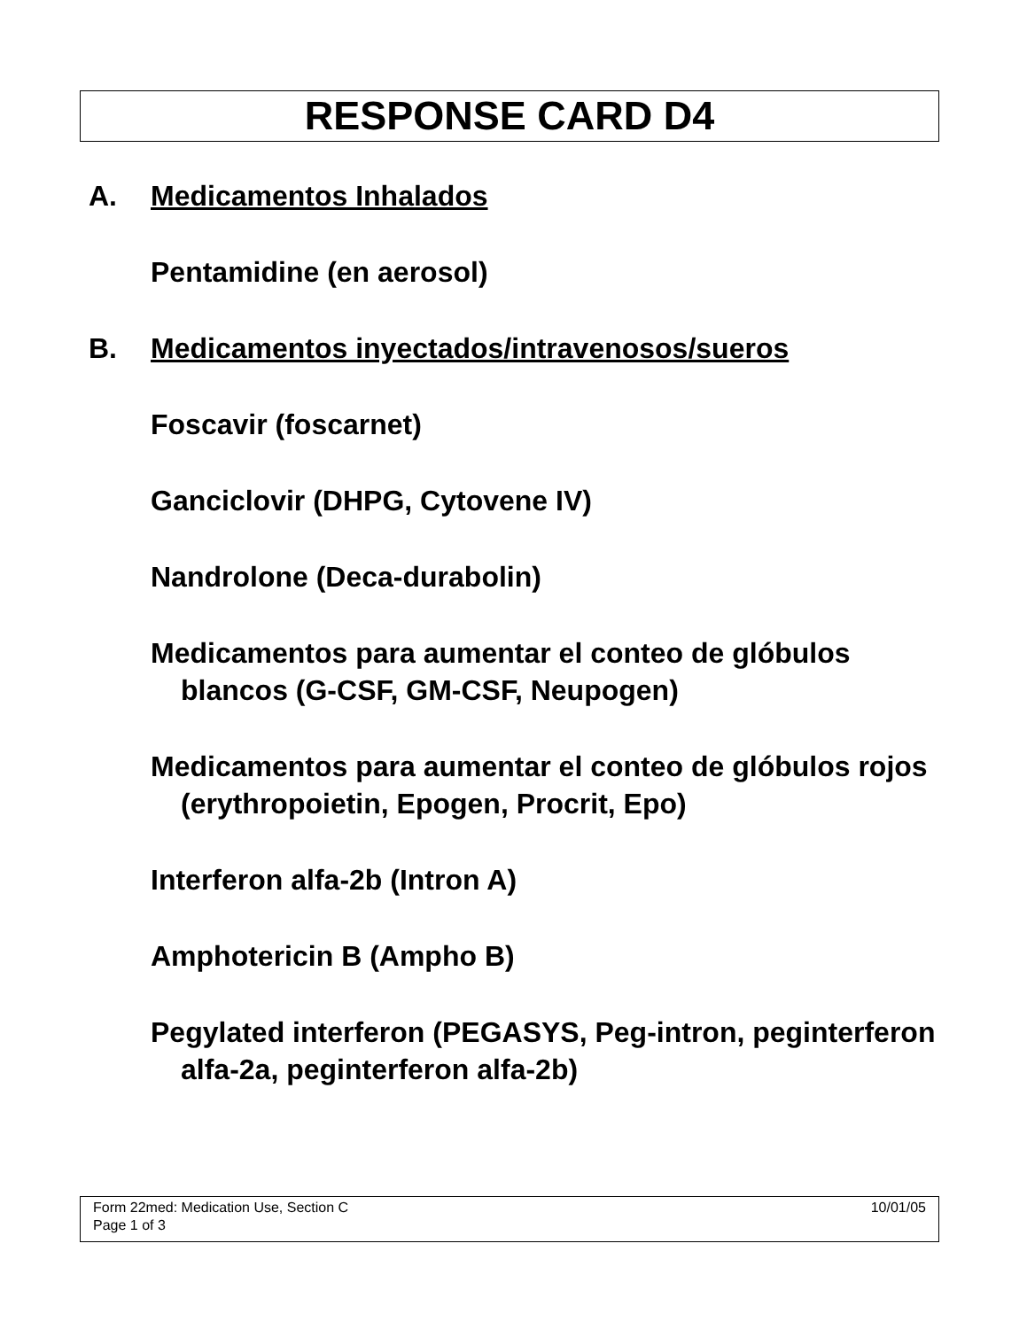RESPONSE CARD D4
A. Medicamentos Inhalados
Pentamidine (en aerosol)
B. Medicamentos inyectados/intravenosos/sueros
Foscavir (foscarnet)
Ganciclovir (DHPG, Cytovene IV)
Nandrolone (Deca-durabolin)
Medicamentos para aumentar el conteo de glóbulos blancos (G-CSF, GM-CSF, Neupogen)
Medicamentos para aumentar el conteo de glóbulos rojos (erythropoietin, Epogen, Procrit, Epo)
Interferon alfa-2b (Intron A)
Amphotericin B (Ampho B)
Pegylated interferon (PEGASYS, Peg-intron, peginterferon alfa-2a, peginterferon alfa-2b)
10/01/05 Form 22med: Medication Use, Section C
Page 1 of 3